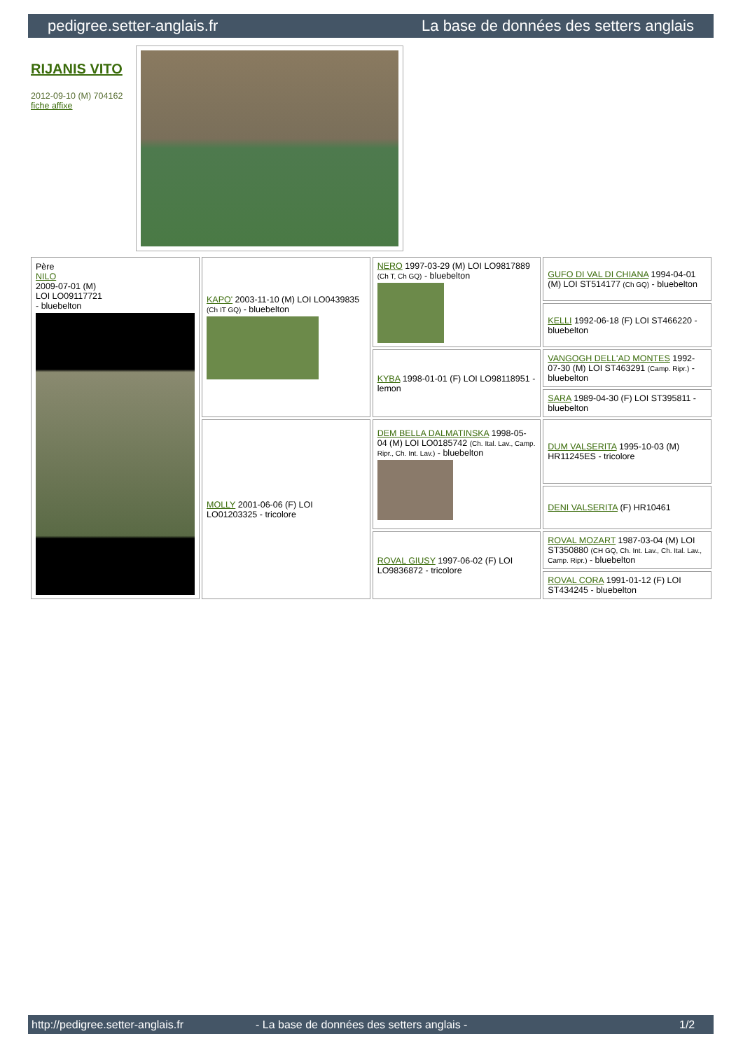pedigree.setter-anglais.fr La base de données des setters anglais
RIJANIS VITO
2012-09-10 (M) 704162
fiche affixe
| Père NILO 2009-07-01 (M) LOI LO09117721 - bluebelton | KAPO' 2003-11-10 (M) LOI LO0439835 (Ch IT GQ) - bluebelton | NERO 1997-03-29 (M) LOI LO9817889 (Ch T, Ch GQ) - bluebelton | GUFO DI VAL DI CHIANA 1994-04-01 (M) LOI ST514177 (Ch GQ) - bluebelton |
| | | | KELLI 1992-06-18 (F) LOI ST466220 - bluebelton |
| | | KYBA 1998-01-01 (F) LOI LO98118951 - lemon | VANGOGH DELL'AD MONTES 1992-07-30 (M) LOI ST463291 (Camp. Ripr.) - bluebelton |
| | | | SARA 1989-04-30 (F) LOI ST395811 - bluebelton |
| | MOLLY 2001-06-06 (F) LOI LO01203325 - tricolore | DEM BELLA DALMATINSKA 1998-05-04 (M) LOI LO0185742 (Ch. Ital. Lav., Camp. Ripr., Ch. Int. Lav.) - bluebelton | DUM VALSERITA 1995-10-03 (M) HR11245ES - tricolore |
| | | | DENI VALSERITA (F) HR10461 |
| | | ROVAL GIUSY 1997-06-02 (F) LOI LO9836872 - tricolore | ROVAL MOZART 1987-03-04 (M) LOI ST350880 (CH GQ, Ch. Int. Lav., Ch. Ital. Lav., Camp. Ripr.) - bluebelton |
| | | | ROVAL CORA 1991-01-12 (F) LOI ST434245 - bluebelton |
http://pedigree.setter-anglais.fr - La base de données des setters anglais - 1/2